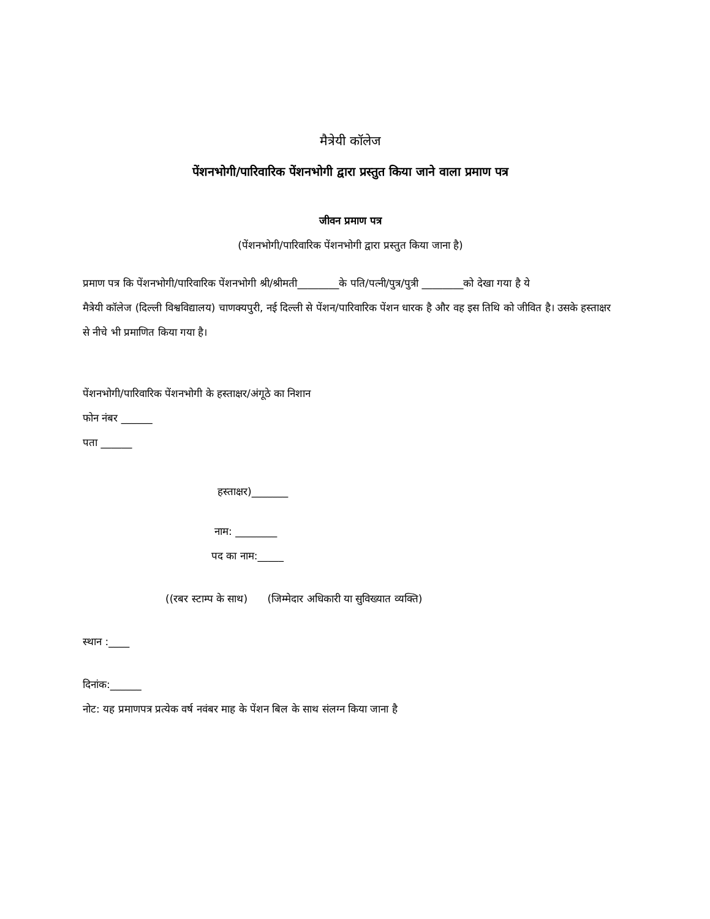मैत्रेयी कॉलेज
पेंशनभोगी/पारिवारिक पेंशनभोगी द्वारा प्रस्तुत किया जाने वाला प्रमाण पत्र
जीवन प्रमाण पत्र
(पेंशनभोगी/पारिवारिक पेंशनभोगी द्वारा प्रस्तुत किया जाना है)
प्रमाण पत्र कि पेंशनभोगी/पारिवारिक पेंशनभोगी श्री/श्रीमती________के पति/पत्नी/पुत्र/पुत्री ________को देखा गया है ये
मैत्रेयी कॉलेज (दिल्ली विश्वविद्यालय) चाणक्यपुरी, नई दिल्ली से पेंशन/पारिवारिक पेंशन धारक है और वह इस तिथि को जीवित है। उसके हस्ताक्षर से नीचे भी प्रमाणित किया गया है।
पेंशनभोगी/पारिवारिक पेंशनभोगी के हस्ताक्षर/अंगूठे का निशान
फोन नंबर ______
पता ______
हस्ताक्षर)_______
नाम: ________
पद का नाम:_____
((रबर स्टाम्प के साथ) (जिम्मेदार अधिकारी या सुविख्यात व्यक्ति)
स्थान :____
दिनांक:______
नोट: यह प्रमाणपत्र प्रत्येक वर्ष नवंबर माह के पेंशन बिल के साथ संलग्न किया जाना है